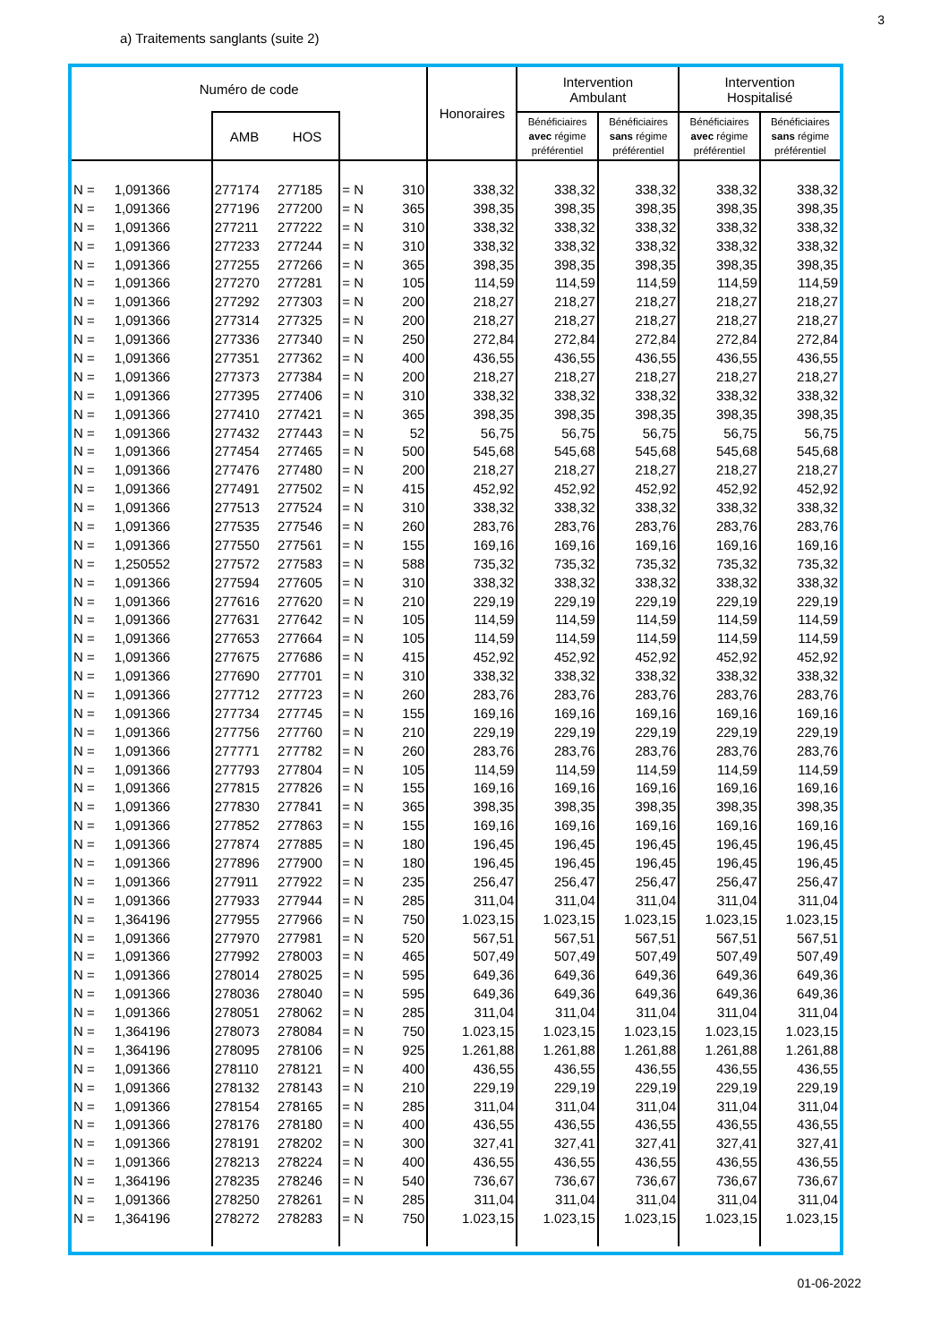3
a) Traitements sanglants (suite 2)
| Numéro de code | | | | | Honoraires | Intervention Ambulant | | Intervention Hospitalisé | |
| --- | --- | --- | --- | --- | --- | --- | --- | --- | --- |
| | | AMB HOS | | | | Bénéficiaires avec régime préférentiel | Bénéficiaires sans régime préférentiel | Bénéficiaires avec régime préférentiel | Bénéficiaires sans régime préférentiel |
| N = | 1,091366 | 277174 | 277185 | = N 310 | 338,32 | 338,32 | 338,32 | 338,32 | 338,32 |
| N = | 1,091366 | 277196 | 277200 | = N 365 | 398,35 | 398,35 | 398,35 | 398,35 | 398,35 |
| N = | 1,091366 | 277211 | 277222 | = N 310 | 338,32 | 338,32 | 338,32 | 338,32 | 338,32 |
| N = | 1,091366 | 277233 | 277244 | = N 310 | 338,32 | 338,32 | 338,32 | 338,32 | 338,32 |
| N = | 1,091366 | 277255 | 277266 | = N 365 | 398,35 | 398,35 | 398,35 | 398,35 | 398,35 |
| N = | 1,091366 | 277270 | 277281 | = N 105 | 114,59 | 114,59 | 114,59 | 114,59 | 114,59 |
| N = | 1,091366 | 277292 | 277303 | = N 200 | 218,27 | 218,27 | 218,27 | 218,27 | 218,27 |
| N = | 1,091366 | 277314 | 277325 | = N 200 | 218,27 | 218,27 | 218,27 | 218,27 | 218,27 |
| N = | 1,091366 | 277336 | 277340 | = N 250 | 272,84 | 272,84 | 272,84 | 272,84 | 272,84 |
| N = | 1,091366 | 277351 | 277362 | = N 400 | 436,55 | 436,55 | 436,55 | 436,55 | 436,55 |
| N = | 1,091366 | 277373 | 277384 | = N 200 | 218,27 | 218,27 | 218,27 | 218,27 | 218,27 |
| N = | 1,091366 | 277395 | 277406 | = N 310 | 338,32 | 338,32 | 338,32 | 338,32 | 338,32 |
| N = | 1,091366 | 277410 | 277421 | = N 365 | 398,35 | 398,35 | 398,35 | 398,35 | 398,35 |
| N = | 1,091366 | 277432 | 277443 | = N 52 | 56,75 | 56,75 | 56,75 | 56,75 | 56,75 |
| N = | 1,091366 | 277454 | 277465 | = N 500 | 545,68 | 545,68 | 545,68 | 545,68 | 545,68 |
| N = | 1,091366 | 277476 | 277480 | = N 200 | 218,27 | 218,27 | 218,27 | 218,27 | 218,27 |
| N = | 1,091366 | 277491 | 277502 | = N 415 | 452,92 | 452,92 | 452,92 | 452,92 | 452,92 |
| N = | 1,091366 | 277513 | 277524 | = N 310 | 338,32 | 338,32 | 338,32 | 338,32 | 338,32 |
| N = | 1,091366 | 277535 | 277546 | = N 260 | 283,76 | 283,76 | 283,76 | 283,76 | 283,76 |
| N = | 1,091366 | 277550 | 277561 | = N 155 | 169,16 | 169,16 | 169,16 | 169,16 | 169,16 |
| N = | 1,250552 | 277572 | 277583 | = N 588 | 735,32 | 735,32 | 735,32 | 735,32 | 735,32 |
| N = | 1,091366 | 277594 | 277605 | = N 310 | 338,32 | 338,32 | 338,32 | 338,32 | 338,32 |
| N = | 1,091366 | 277616 | 277620 | = N 210 | 229,19 | 229,19 | 229,19 | 229,19 | 229,19 |
| N = | 1,091366 | 277631 | 277642 | = N 105 | 114,59 | 114,59 | 114,59 | 114,59 | 114,59 |
| N = | 1,091366 | 277653 | 277664 | = N 105 | 114,59 | 114,59 | 114,59 | 114,59 | 114,59 |
| N = | 1,091366 | 277675 | 277686 | = N 415 | 452,92 | 452,92 | 452,92 | 452,92 | 452,92 |
| N = | 1,091366 | 277690 | 277701 | = N 310 | 338,32 | 338,32 | 338,32 | 338,32 | 338,32 |
| N = | 1,091366 | 277712 | 277723 | = N 260 | 283,76 | 283,76 | 283,76 | 283,76 | 283,76 |
| N = | 1,091366 | 277734 | 277745 | = N 155 | 169,16 | 169,16 | 169,16 | 169,16 | 169,16 |
| N = | 1,091366 | 277756 | 277760 | = N 210 | 229,19 | 229,19 | 229,19 | 229,19 | 229,19 |
| N = | 1,091366 | 277771 | 277782 | = N 260 | 283,76 | 283,76 | 283,76 | 283,76 | 283,76 |
| N = | 1,091366 | 277793 | 277804 | = N 105 | 114,59 | 114,59 | 114,59 | 114,59 | 114,59 |
| N = | 1,091366 | 277815 | 277826 | = N 155 | 169,16 | 169,16 | 169,16 | 169,16 | 169,16 |
| N = | 1,091366 | 277830 | 277841 | = N 365 | 398,35 | 398,35 | 398,35 | 398,35 | 398,35 |
| N = | 1,091366 | 277852 | 277863 | = N 155 | 169,16 | 169,16 | 169,16 | 169,16 | 169,16 |
| N = | 1,091366 | 277874 | 277885 | = N 180 | 196,45 | 196,45 | 196,45 | 196,45 | 196,45 |
| N = | 1,091366 | 277896 | 277900 | = N 180 | 196,45 | 196,45 | 196,45 | 196,45 | 196,45 |
| N = | 1,091366 | 277911 | 277922 | = N 235 | 256,47 | 256,47 | 256,47 | 256,47 | 256,47 |
| N = | 1,091366 | 277933 | 277944 | = N 285 | 311,04 | 311,04 | 311,04 | 311,04 | 311,04 |
| N = | 1,364196 | 277955 | 277966 | = N 750 | 1.023,15 | 1.023,15 | 1.023,15 | 1.023,15 | 1.023,15 |
| N = | 1,091366 | 277970 | 277981 | = N 520 | 567,51 | 567,51 | 567,51 | 567,51 | 567,51 |
| N = | 1,091366 | 277992 | 278003 | = N 465 | 507,49 | 507,49 | 507,49 | 507,49 | 507,49 |
| N = | 1,091366 | 278014 | 278025 | = N 595 | 649,36 | 649,36 | 649,36 | 649,36 | 649,36 |
| N = | 1,091366 | 278036 | 278040 | = N 595 | 649,36 | 649,36 | 649,36 | 649,36 | 649,36 |
| N = | 1,091366 | 278051 | 278062 | = N 285 | 311,04 | 311,04 | 311,04 | 311,04 | 311,04 |
| N = | 1,364196 | 278073 | 278084 | = N 750 | 1.023,15 | 1.023,15 | 1.023,15 | 1.023,15 | 1.023,15 |
| N = | 1,364196 | 278095 | 278106 | = N 925 | 1.261,88 | 1.261,88 | 1.261,88 | 1.261,88 | 1.261,88 |
| N = | 1,091366 | 278110 | 278121 | = N 400 | 436,55 | 436,55 | 436,55 | 436,55 | 436,55 |
| N = | 1,091366 | 278132 | 278143 | = N 210 | 229,19 | 229,19 | 229,19 | 229,19 | 229,19 |
| N = | 1,091366 | 278154 | 278165 | = N 285 | 311,04 | 311,04 | 311,04 | 311,04 | 311,04 |
| N = | 1,091366 | 278176 | 278180 | = N 400 | 436,55 | 436,55 | 436,55 | 436,55 | 436,55 |
| N = | 1,091366 | 278191 | 278202 | = N 300 | 327,41 | 327,41 | 327,41 | 327,41 | 327,41 |
| N = | 1,091366 | 278213 | 278224 | = N 400 | 436,55 | 436,55 | 436,55 | 436,55 | 436,55 |
| N = | 1,364196 | 278235 | 278246 | = N 540 | 736,67 | 736,67 | 736,67 | 736,67 | 736,67 |
| N = | 1,091366 | 278250 | 278261 | = N 285 | 311,04 | 311,04 | 311,04 | 311,04 | 311,04 |
| N = | 1,364196 | 278272 | 278283 | = N 750 | 1.023,15 | 1.023,15 | 1.023,15 | 1.023,15 | 1.023,15 |
01-06-2022